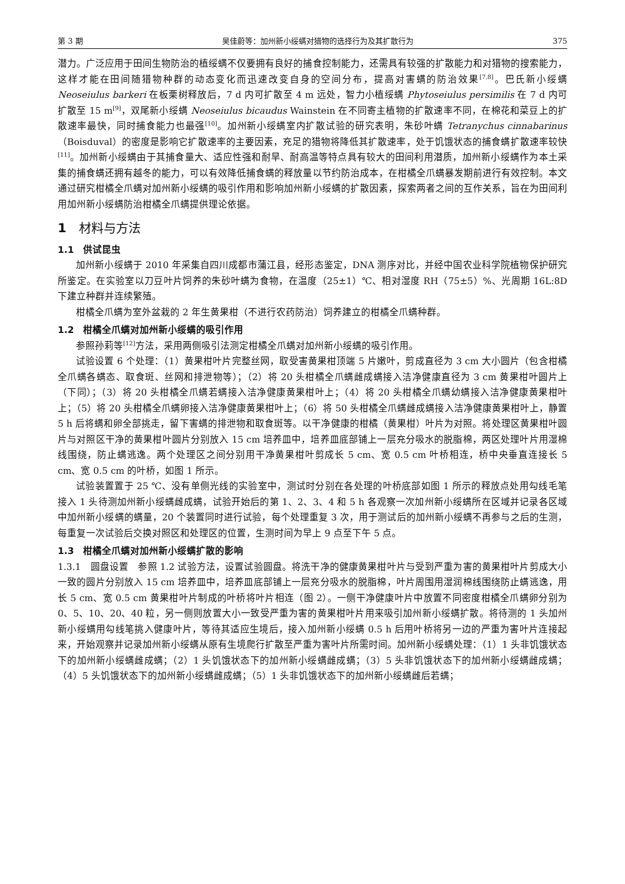第 3 期 吴佳蔚等：加州新小绥螨对猎物的选择行为及其扩散行为 375
潜力。广泛应用于田间生物防治的植绥螨不仅要拥有良好的捕食控制能力，还需具有较强的扩散能力和对猎物的搜索能力，这样才能在田间随猎物种群的动态变化而迅速改变自身的空间分布，提高对害螨的防治效果<sup>[7,8]</sup>。巴氏新小绥螨 Neoseiulus barkeri 在板栗树释放后，7 d 内可扩散至 4 m 远处，智力小植绥螨 Phytoseiulus persimilis 在 7 d 内可扩散至 15 m<sup>[9]</sup>，双尾新小绥螨 Neoseiulus bicaudus Wainstein 在不同寄主植物的扩散速率不同，在棉花和菜豆上的扩散速率最快，同时捕食能力也最强<sup>[10]</sup>。加州新小绥螨室内扩散试验的研究表明，朱砂叶螨 Tetranychus cinnabarinus（Boisduval）的密度是影响它扩散速率的主要因素，充足的猎物将降低其扩散速率，处于饥饿状态的捕食螨扩散速率较快<sup>[11]</sup>。加州新小绥螨由于其捕食量大、适应性强和耐旱、耐高温等特点具有较大的田间利用潜质，加州新小绥螨作为本土采集的捕食螨还拥有越冬的能力，可以有效降低捕食螨的释放量以节约防治成本，在柑橘全爪螨暴发期前进行有效控制。本文通过研究柑橘全爪螨对加州新小绥螨的吸引作用和影响加州新小绥螨的扩散因素，探索两者之间的互作关系，旨在为田间利用加州新小绥螨防治柑橘全爪螨提供理论依据。
1　材料与方法
1.1　供试昆虫
加州新小绥螨于 2010 年采集自四川成都市蒲江县，经形态鉴定，DNA 测序对比，并经中国农业科学院植物保护研究所鉴定。在实验室以刀豆叶片饲养的朱砂叶螨为食物，在温度（25±1）℃、相对湿度 RH（75±5）%、光周期 16L:8D 下建立种群并连续繁殖。
柑橘全爪螨为室外盆栽的 2 年生黄果柑（不进行农药防治）饲养建立的柑橘全爪螨种群。
1.2　柑橘全爪螨对加州新小绥螨的吸引作用
参照孙莉等<sup>[12]</sup>方法，采用两侧吸引法测定柑橘全爪螨对加州新小绥螨的吸引作用。
试验设置 6 个处理：（1）黄果柑叶片完整丝网，取受害黄果柑顶端 5 片嫩叶，剪成直径为 3 cm 大小圆片（包含柑橘全爪螨各螨态、取食斑、丝网和排泄物等）；（2）将 20 头柑橘全爪螨雌成螨接入洁净健康直径为 3 cm 黄果柑叶圆片上（下同）；（3）将 20 头柑橘全爪螨若螨接入洁净健康黄果柑叶上；（4）将 20 头柑橘全爪螨幼螨接入洁净健康黄果柑叶上；（5）将 20 头柑橘全爪螨卵接入洁净健康黄果柑叶上；（6）将 50 头柑橘全爪螨雌成螨接入洁净健康黄果柑叶上，静置 5 h 后将螨和卵全部挑走，留下害螨的排泄物和取食斑等。以干净健康的柑橘（黄果柑）叶片为对照。将处理区黄果柑叶圆片与对照区干净的黄果柑叶圆片分别放入 15 cm 培养皿中，培养皿底部铺上一层充分吸水的脱脂棉，两区处理叶片用湿棉线围绕，防止螨逃逸。两个处理区之间分别用干净黄果柑叶剪成长 5 cm、宽 0.5 cm 叶桥相连，桥中央垂直连接长 5 cm、宽 0.5 cm 的叶桥，如图 1 所示。
试验装置置于 25 ℃、没有单侧光线的实验室中，测试时分别在各处理的叶桥底部如图 1 所示的释放点处用勾线毛笔接入 1 头待测加州新小绥螨雌成螨，试验开始后的第 1、2、3、4 和 5 h 各观察一次加州新小绥螨所在区域并记录各区域中加州新小绥螨的螨量，20 个装置同时进行试验，每个处理重复 3 次，用于测试后的加州新小绥螨不再参与之后的生测，每重复一次试验后交换对照区和处理区的位置，生测时间为早上 9 点至下午 5 点。
1.3　柑橘全爪螨对加州新小绥螨扩散的影响
1.3.1　圆盘设置　参照 1.2 试验方法，设置试验圆盘。将洗干净的健康黄果柑叶片与受到严重为害的黄果柑叶片剪成大小一致的圆片分别放入 15 cm 培养皿中，培养皿底部铺上一层充分吸水的脱脂棉，叶片周围用湿润棉线围绕防止螨逃逸，用长 5 cm、宽 0.5 cm 黄果柑叶片制成的叶桥将叶片相连（图 2）。一侧干净健康叶片中放置不同密度柑橘全爪螨卵分别为 0、5、10、20、40 粒，另一侧则放置大小一致受严重为害的黄果柑叶片用来吸引加州新小绥螨扩散。将待测的 1 头加州新小绥螨用勾线笔挑入健康叶片，等待其适应生境后，接入加州新小绥螨 0.5 h 后用叶桥将另一边的严重为害叶片连接起来，开始观察并记录加州新小绥螨从原有生境爬行扩散至严重为害叶片所需时间。加州新小绥螨处理：（1）1 头非饥饿状态下的加州新小绥螨雌成螨；（2）1 头饥饿状态下的加州新小绥螨雌成螨；（3）5 头非饥饿状态下的加州新小绥螨雌成螨；（4）5 头饥饿状态下的加州新小绥螨雌成螨；（5）1 头非饥饿状态下的加州新小绥螨雌后若螨；